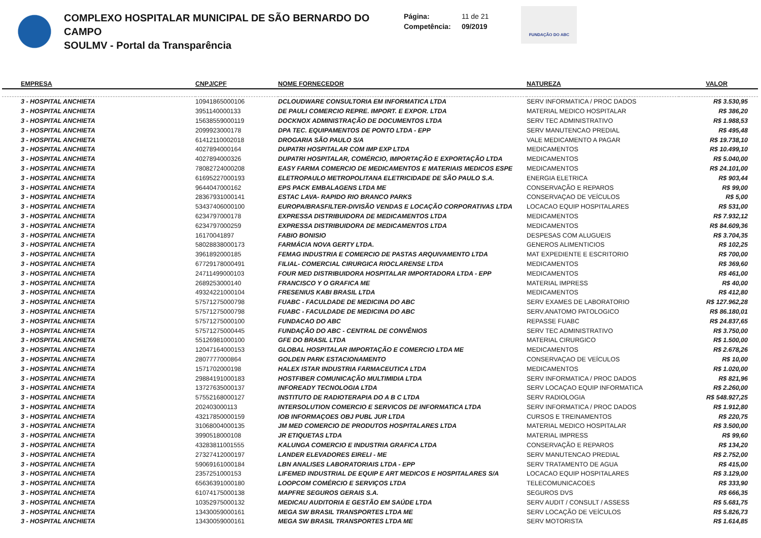COMPLEXO HOSPITALAR MUNICIPAL DE SÃO BERNARDO DO CAMPO
SOULMV - Portal da Transparência
Página: 11 de 21
Competência: 09/2019
FUNDAÇÃO DO ABC
| EMPRESA | CNPJ/CPF | NOME FORNECEDOR | NATUREZA | VALOR |
| --- | --- | --- | --- | --- |
| 3 - HOSPITAL ANCHIETA | 10941865000106 | DCLOUDWARE CONSULTORIA EM INFORMATICA LTDA | SERV INFORMATICA / PROC DADOS | R$ 3.530,95 |
| 3 - HOSPITAL ANCHIETA | 3951140000133 | DE PAULI COMERCIO REPRE. IMPORT. E EXPOR. LTDA | MATERIAL MEDICO HOSPITALAR | R$ 386,20 |
| 3 - HOSPITAL ANCHIETA | 15638559000119 | DOCKNOX ADMINISTRAÇÃO DE DOCUMENTOS LTDA | SERV TEC ADMINISTRATIVO | R$ 1.988,53 |
| 3 - HOSPITAL ANCHIETA | 2099923000178 | DPA TEC. EQUIPAMENTOS DE PONTO LTDA - EPP | SERV MANUTENCAO PREDIAL | R$ 495,48 |
| 3 - HOSPITAL ANCHIETA | 61412110002018 | DROGARIA SÃO PAULO S/A | VALE MEDICAMENTO A PAGAR | R$ 19.738,10 |
| 3 - HOSPITAL ANCHIETA | 4027894000164 | DUPATRI HOSPITALAR COM IMP EXP LTDA | MEDICAMENTOS | R$ 10.499,10 |
| 3 - HOSPITAL ANCHIETA | 4027894000326 | DUPATRI HOSPITALAR, COMÉRCIO, IMPORTAÇÃO E EXPORTAÇÃO LTDA | MEDICAMENTOS | R$ 5.040,00 |
| 3 - HOSPITAL ANCHIETA | 78082724000208 | EASY FARMA COMERCIO DE MEDICAMENTOS E MATERIAIS MEDICOS ESPE | MEDICAMENTOS | R$ 24.101,00 |
| 3 - HOSPITAL ANCHIETA | 61695227000193 | ELETROPAULO METROPOLITANA ELETRICIDADE DE SÃO PAULO S.A. | ENERGIA ELETRICA | R$ 903,44 |
| 3 - HOSPITAL ANCHIETA | 9644047000162 | EPS PACK EMBALAGENS LTDA ME | CONSERVAÇÃO E REPAROS | R$ 99,00 |
| 3 - HOSPITAL ANCHIETA | 28367931000141 | ESTAC LAVA- RAPIDO RIO BRANCO PARKS | CONSERVAÇAO DE VEÍCULOS | R$ 5,00 |
| 3 - HOSPITAL ANCHIETA | 53437406000100 | EUROPA/BRASFILTER-DIVISÃO VENDAS E LOCAÇÃO CORPORATIVAS LTDA | LOCACAO EQUIP HOSPITALARES | R$ 531,00 |
| 3 - HOSPITAL ANCHIETA | 6234797000178 | EXPRESSA DISTRIBUIDORA DE MEDICAMENTOS LTDA | MEDICAMENTOS | R$ 7.932,12 |
| 3 - HOSPITAL ANCHIETA | 6234797000259 | EXPRESSA DISTRIBUIDORA DE MEDICAMENTOS LTDA | MEDICAMENTOS | R$ 84.609,36 |
| 3 - HOSPITAL ANCHIETA | 16170041897 | FABIO BONISIO | DESPESAS COM ALUGUEIS | R$ 3.704,35 |
| 3 - HOSPITAL ANCHIETA | 58028838000173 | FARMÁCIA NOVA GERTY LTDA. | GENEROS ALIMENTICIOS | R$ 102,25 |
| 3 - HOSPITAL ANCHIETA | 3961892000185 | FEMAG INDUSTRIA E COMERCIO DE PASTAS ARQUIVAMENTO LTDA | MAT EXPEDIENTE E ESCRITORIO | R$ 700,00 |
| 3 - HOSPITAL ANCHIETA | 67729178000491 | FILIAL- COMERCIAL CIRURGICA RIOCLARENSE LTDA | MEDICAMENTOS | R$ 369,60 |
| 3 - HOSPITAL ANCHIETA | 24711499000103 | FOUR MED DISTRIBUIDORA HOSPITALAR IMPORTADORA LTDA - EPP | MEDICAMENTOS | R$ 461,00 |
| 3 - HOSPITAL ANCHIETA | 2689253000140 | FRANCISCO Y O GRAFICA ME | MATERIAL IMPRESS | R$ 40,00 |
| 3 - HOSPITAL ANCHIETA | 49324221000104 | FRESENIUS KABI BRASIL LTDA | MEDICAMENTOS | R$ 412,80 |
| 3 - HOSPITAL ANCHIETA | 57571275000798 | FUABC - FACULDADE DE MEDICINA DO ABC | SERV EXAMES DE LABORATORIO | R$ 127.962,28 |
| 3 - HOSPITAL ANCHIETA | 57571275000798 | FUABC - FACULDADE DE MEDICINA DO ABC | SERV.ANATOMO PATOLOGICO | R$ 86.180,01 |
| 3 - HOSPITAL ANCHIETA | 57571275000100 | FUNDACAO DO ABC | REPASSE FUABC | R$ 24.837,65 |
| 3 - HOSPITAL ANCHIETA | 57571275000445 | FUNDAÇÃO DO ABC - CENTRAL DE CONVÊNIOS | SERV TEC ADMINISTRATIVO | R$ 3.750,00 |
| 3 - HOSPITAL ANCHIETA | 55126981000100 | GFE DO BRASIL LTDA | MATERIAL CIRURGICO | R$ 1.500,00 |
| 3 - HOSPITAL ANCHIETA | 12047164000153 | GLOBAL HOSPITALAR IMPORTAÇÃO E COMERCIO LTDA ME | MEDICAMENTOS | R$ 2.678,26 |
| 3 - HOSPITAL ANCHIETA | 2807777000864 | GOLDEN PARK ESTACIONAMENTO | CONSERVAÇAO DE VEÍCULOS | R$ 10,00 |
| 3 - HOSPITAL ANCHIETA | 1571702000198 | HALEX ISTAR INDUSTRIA FARMACEUTICA LTDA | MEDICAMENTOS | R$ 1.020,00 |
| 3 - HOSPITAL ANCHIETA | 29884191000183 | HOSTFIBER COMUNICAÇÃO MULTIMIDIA LTDA | SERV INFORMATICA / PROC DADOS | R$ 821,96 |
| 3 - HOSPITAL ANCHIETA | 13727635000137 | INFOREADY TECNOLOGIA LTDA | SERV LOCAÇAO EQUIP INFORMATICA | R$ 2.260,00 |
| 3 - HOSPITAL ANCHIETA | 57552168000127 | INSTITUTO DE RADIOTERAPIA DO A B C LTDA | SERV RADIOLOGIA | R$ 548.927,25 |
| 3 - HOSPITAL ANCHIETA | 202403000113 | INTERSOLUTION COMERCIO E SERVICOS DE INFORMATICA LTDA | SERV INFORMATICA / PROC DADOS | R$ 1.912,80 |
| 3 - HOSPITAL ANCHIETA | 43217850000159 | IOB INFORMAÇOES OBJ PUBL JUR LTDA | CURSOS E TREINAMENTOS | R$ 220,75 |
| 3 - HOSPITAL ANCHIETA | 31068004000135 | JM MED COMERCIO DE PRODUTOS HOSPITALARES LTDA | MATERIAL MEDICO HOSPITALAR | R$ 3.500,00 |
| 3 - HOSPITAL ANCHIETA | 3990518000108 | JR ETIQUETAS LTDA | MATERIAL IMPRESS | R$ 99,60 |
| 3 - HOSPITAL ANCHIETA | 43283811001555 | KALUNGA COMERCIO E INDUSTRIA GRAFICA LTDA | CONSERVAÇÃO E REPAROS | R$ 134,20 |
| 3 - HOSPITAL ANCHIETA | 27327412000197 | LANDER ELEVADORES EIRELI - ME | SERV MANUTENCAO PREDIAL | R$ 2.752,00 |
| 3 - HOSPITAL ANCHIETA | 59069161000184 | LBN ANALISES LABORATORIAIS LTDA - EPP | SERV TRATAMENTO DE AGUA | R$ 415,00 |
| 3 - HOSPITAL ANCHIETA | 2357251000153 | LIFEMED INDUSTRIAL DE EQUIP E ART MEDICOS E HOSPITALARES S/A | LOCACAO EQUIP HOSPITALARES | R$ 3.129,00 |
| 3 - HOSPITAL ANCHIETA | 65636391000180 | LOOPCOM COMÉRCIO E SERVIÇOS LTDA | TELECOMUNICACOES | R$ 333,90 |
| 3 - HOSPITAL ANCHIETA | 61074175000138 | MAPFRE SEGUROS GERAIS S.A. | SEGUROS DVS | R$ 666,35 |
| 3 - HOSPITAL ANCHIETA | 10352975000132 | MEDICAU AUDITORIA E GESTÃO EM SAÚDE LTDA | SERV AUDIT / CONSULT / ASSESS | R$ 5.681,75 |
| 3 - HOSPITAL ANCHIETA | 13430059000161 | MEGA SW BRASIL TRANSPORTES LTDA ME | SERV LOCAÇÃO DE VEÍCULOS | R$ 5.826,73 |
| 3 - HOSPITAL ANCHIETA | 13430059000161 | MEGA SW BRASIL TRANSPORTES LTDA ME | SERV MOTORISTA | R$ 1.614,85 |